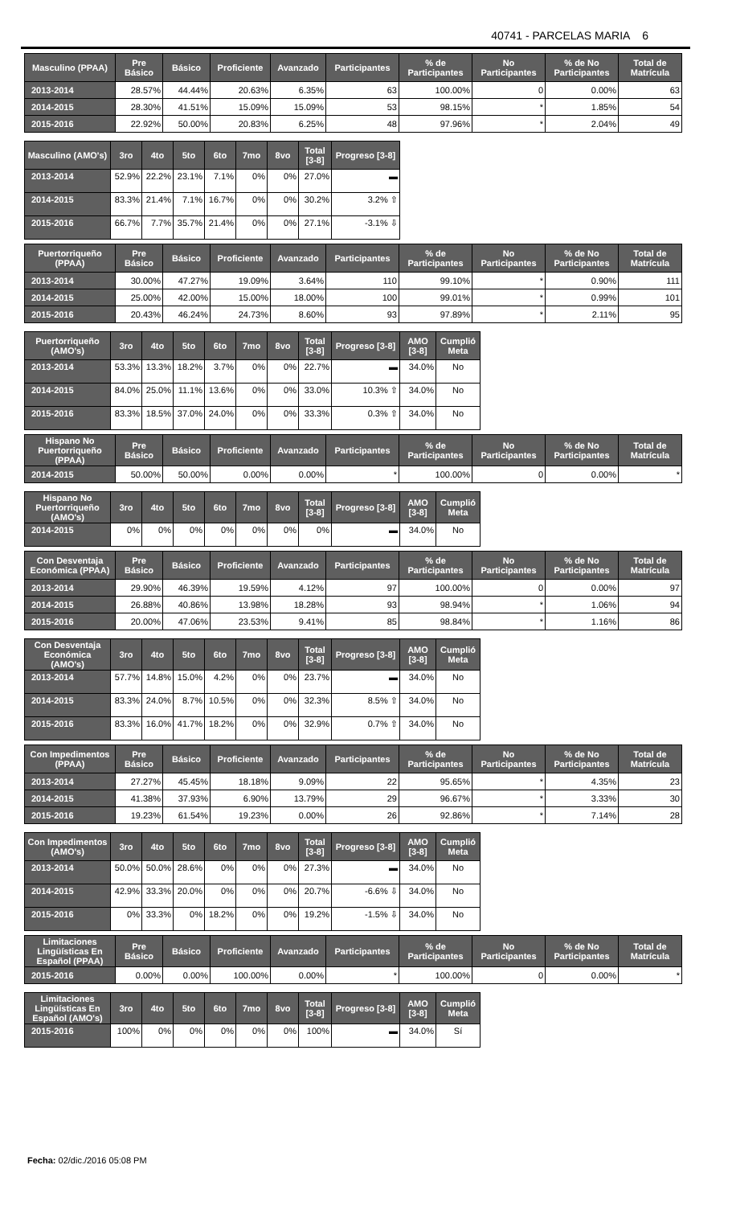40741 - PARCELAS MARIA 6
| Masculino (PPAA) | Pre Básico | Básico | Proficiente | Avanzado | Participantes | % de Participantes | No Participantes | % de No Participantes | Total de Matrícula |
| --- | --- | --- | --- | --- | --- | --- | --- | --- | --- |
| 2013-2014 | 28.57% | 44.44% | 20.63% | 6.35% | 63 | 100.00% | 0 | 0.00% | 63 |
| 2014-2015 | 28.30% | 41.51% | 15.09% | 15.09% | 53 | 98.15% | * | 1.85% | 54 |
| 2015-2016 | 22.92% | 50.00% | 20.83% | 6.25% | 48 | 97.96% | * | 2.04% | 49 |
| Masculino (AMO's) | 3ro | 4to | 5to | 6to | 7mo | 8vo | Total [3-8] | Progreso [3-8] |
| --- | --- | --- | --- | --- | --- | --- | --- | --- |
| 2013-2014 | 52.9% | 22.2% | 23.1% | 7.1% | 0% | 0% | 27.0% | ▬ |
| 2014-2015 | 83.3% | 21.4% | 7.1% | 16.7% | 0% | 0% | 30.2% | 3.2% ⇧ |
| 2015-2016 | 66.7% | 7.7% | 35.7% | 21.4% | 0% | 0% | 27.1% | -3.1% ⇩ |
| Puertorriqueño (PPAA) | Pre Básico | Básico | Proficiente | Avanzado | Participantes | % de Participantes | No Participantes | % de No Participantes | Total de Matrícula |
| --- | --- | --- | --- | --- | --- | --- | --- | --- | --- |
| 2013-2014 | 30.00% | 47.27% | 19.09% | 3.64% | 110 | 99.10% | * | 0.90% | 111 |
| 2014-2015 | 25.00% | 42.00% | 15.00% | 18.00% | 100 | 99.01% | * | 0.99% | 101 |
| 2015-2016 | 20.43% | 46.24% | 24.73% | 8.60% | 93 | 97.89% | * | 2.11% | 95 |
| Puertorriqueño (AMO's) | 3ro | 4to | 5to | 6to | 7mo | 8vo | Total [3-8] | Progreso [3-8] | AMO [3-8] | Cumplió Meta |
| --- | --- | --- | --- | --- | --- | --- | --- | --- | --- | --- |
| 2013-2014 | 53.3% | 13.3% | 18.2% | 3.7% | 0% | 0% | 22.7% | ▬ | 34.0% | No |
| 2014-2015 | 84.0% | 25.0% | 11.1% | 13.6% | 0% | 0% | 33.0% | 10.3% ⇧ | 34.0% | No |
| 2015-2016 | 83.3% | 18.5% | 37.0% | 24.0% | 0% | 0% | 33.3% | 0.3% ⇧ | 34.0% | No |
| Hispano No Puertorriqueño (PPAA) | Pre Básico | Básico | Proficiente | Avanzado | Participantes | % de Participantes | No Participantes | % de No Participantes | Total de Matrícula |
| --- | --- | --- | --- | --- | --- | --- | --- | --- | --- |
| 2014-2015 | 50.00% | 50.00% | 0.00% | 0.00% | * | 100.00% | 0 | 0.00% | * |
| Hispano No Puertorriqueño (AMO's) | 3ro | 4to | 5to | 6to | 7mo | 8vo | Total [3-8] | Progreso [3-8] | AMO [3-8] | Cumplió Meta |
| --- | --- | --- | --- | --- | --- | --- | --- | --- | --- | --- |
| 2014-2015 | 0% | 0% | 0% | 0% | 0% | 0% | 0% | ▬ | 34.0% | No |
| Con Desventaja Económica (PPAA) | Pre Básico | Básico | Proficiente | Avanzado | Participantes | % de Participantes | No Participantes | % de No Participantes | Total de Matrícula |
| --- | --- | --- | --- | --- | --- | --- | --- | --- | --- |
| 2013-2014 | 29.90% | 46.39% | 19.59% | 4.12% | 97 | 100.00% | 0 | 0.00% | 97 |
| 2014-2015 | 26.88% | 40.86% | 13.98% | 18.28% | 93 | 98.94% | * | 1.06% | 94 |
| 2015-2016 | 20.00% | 47.06% | 23.53% | 9.41% | 85 | 98.84% | * | 1.16% | 86 |
| Con Desventaja Económica (AMO's) | 3ro | 4to | 5to | 6to | 7mo | 8vo | Total [3-8] | Progreso [3-8] | AMO [3-8] | Cumplió Meta |
| --- | --- | --- | --- | --- | --- | --- | --- | --- | --- | --- |
| 2013-2014 | 57.7% | 14.8% | 15.0% | 4.2% | 0% | 0% | 23.7% | ▬ | 34.0% | No |
| 2014-2015 | 83.3% | 24.0% | 8.7% | 10.5% | 0% | 0% | 32.3% | 8.5% ⇧ | 34.0% | No |
| 2015-2016 | 83.3% | 16.0% | 41.7% | 18.2% | 0% | 0% | 32.9% | 0.7% ⇧ | 34.0% | No |
| Con Impedimentos (PPAA) | Pre Básico | Básico | Proficiente | Avanzado | Participantes | % de Participantes | No Participantes | % de No Participantes | Total de Matrícula |
| --- | --- | --- | --- | --- | --- | --- | --- | --- | --- |
| 2013-2014 | 27.27% | 45.45% | 18.18% | 9.09% | 22 | 95.65% | * | 4.35% | 23 |
| 2014-2015 | 41.38% | 37.93% | 6.90% | 13.79% | 29 | 96.67% | * | 3.33% | 30 |
| 2015-2016 | 19.23% | 61.54% | 19.23% | 0.00% | 26 | 92.86% | * | 7.14% | 28 |
| Con Impedimentos (AMO's) | 3ro | 4to | 5to | 6to | 7mo | 8vo | Total [3-8] | Progreso [3-8] | AMO [3-8] | Cumplió Meta |
| --- | --- | --- | --- | --- | --- | --- | --- | --- | --- | --- |
| 2013-2014 | 50.0% | 50.0% | 28.6% | 0% | 0% | 0% | 27.3% | ▬ | 34.0% | No |
| 2014-2015 | 42.9% | 33.3% | 20.0% | 0% | 0% | 0% | 20.7% | -6.6% ⇩ | 34.0% | No |
| 2015-2016 | 0% | 33.3% | 0% | 18.2% | 0% | 0% | 19.2% | -1.5% ⇩ | 34.0% | No |
| Limitaciones Lingüísticas En Español (PPAA) | Pre Básico | Básico | Proficiente | Avanzado | Participantes | % de Participantes | No Participantes | % de No Participantes | Total de Matrícula |
| --- | --- | --- | --- | --- | --- | --- | --- | --- | --- |
| 2015-2016 | 0.00% | 0.00% | 100.00% | 0.00% | * | 100.00% | 0 | 0.00% | * |
| Limitaciones Lingüísticas En Español (AMO's) | 3ro | 4to | 5to | 6to | 7mo | 8vo | Total [3-8] | Progreso [3-8] | AMO [3-8] | Cumplió Meta |
| --- | --- | --- | --- | --- | --- | --- | --- | --- | --- | --- |
| 2015-2016 | 100% | 0% | 0% | 0% | 0% | 0% | 100% | ▬ | 34.0% | Sí |
Fecha: 02/dic./2016 05:08 PM